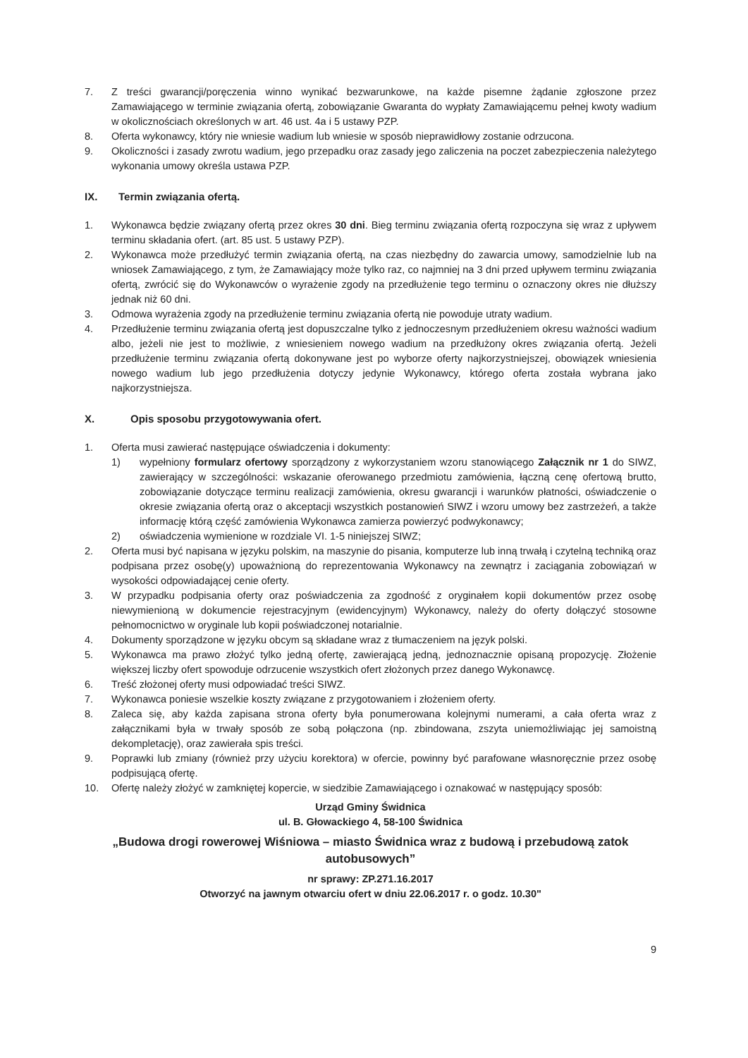7. Z treści gwarancji/poręczenia winno wynikać bezwarunkowe, na każde pisemne żądanie zgłoszone przez Zamawiającego w terminie związania ofertą, zobowiązanie Gwaranta do wypłaty Zamawiającemu pełnej kwoty wadium w okolicznościach określonych w art. 46 ust. 4a i 5 ustawy PZP.
8. Oferta wykonawcy, który nie wniesie wadium lub wniesie w sposób nieprawidłowy zostanie odrzucona.
9. Okoliczności i zasady zwrotu wadium, jego przepadku oraz zasady jego zaliczenia na poczet zabezpieczenia należytego wykonania umowy określa ustawa PZP.
IX. Termin związania ofertą.
1. Wykonawca będzie związany ofertą przez okres 30 dni. Bieg terminu związania ofertą rozpoczyna się wraz z upływem terminu składania ofert. (art. 85 ust. 5 ustawy PZP).
2. Wykonawca może przedłużyć termin związania ofertą, na czas niezbędny do zawarcia umowy, samodzielnie lub na wniosek Zamawiającego, z tym, że Zamawiający może tylko raz, co najmniej na 3 dni przed upływem terminu związania ofertą, zwrócić się do Wykonawców o wyrażenie zgody na przedłużenie tego terminu o oznaczony okres nie dłuższy jednak niż 60 dni.
3. Odmowa wyrażenia zgody na przedłużenie terminu związania ofertą nie powoduje utraty wadium.
4. Przedłużenie terminu związania ofertą jest dopuszczalne tylko z jednoczesnym przedłużeniem okresu ważności wadium albo, jeżeli nie jest to możliwie, z wniesieniem nowego wadium na przedłużony okres związania ofertą. Jeżeli przedłużenie terminu związania ofertą dokonywane jest po wyborze oferty najkorzystniejszej, obowiązek wniesienia nowego wadium lub jego przedłużenia dotyczy jedynie Wykonawcy, którego oferta została wybrana jako najkorzystniejsza.
X. Opis sposobu przygotowywania ofert.
1. Oferta musi zawierać następujące oświadczenia i dokumenty:
1) wypełniony formularz ofertowy sporządzony z wykorzystaniem wzoru stanowiącego Załącznik nr 1 do SIWZ, zawierający w szczególności: wskazanie oferowanego przedmiotu zamówienia, łączną cenę ofertową brutto, zobowiązanie dotyczące terminu realizacji zamówienia, okresu gwarancji i warunków płatności, oświadczenie o okresie związania ofertą oraz o akceptacji wszystkich postanowień SIWZ i wzoru umowy bez zastrzeżeń, a także informację którą część zamówienia Wykonawca zamierza powierzyć podwykonawcy;
2) oświadczenia wymienione w rozdziale VI. 1-5 niniejszej SIWZ;
2. Oferta musi być napisana w języku polskim, na maszynie do pisania, komputerze lub inną trwałą i czytelną techniką oraz podpisana przez osobę(y) upoważnioną do reprezentowania Wykonawcy na zewnątrz i zaciągania zobowiązań w wysokości odpowiadającej cenie oferty.
3. W przypadku podpisania oferty oraz poświadczenia za zgodność z oryginałem kopii dokumentów przez osobę niewymienioną w dokumencie rejestracyjnym (ewidencyjnym) Wykonawcy, należy do oferty dołączyć stosowne pełnomocnictwo w oryginale lub kopii poświadczonej notarialnie.
4. Dokumenty sporządzone w języku obcym są składane wraz z tłumaczeniem na język polski.
5. Wykonawca ma prawo złożyć tylko jedną ofertę, zawierającą jedną, jednoznacznie opisaną propozycję. Złożenie większej liczby ofert spowoduje odrzucenie wszystkich ofert złożonych przez danego Wykonawcę.
6. Treść złożonej oferty musi odpowiadać treści SIWZ.
7. Wykonawca poniesie wszelkie koszty związane z przygotowaniem i złożeniem oferty.
8. Zaleca się, aby każda zapisana strona oferty była ponumerowana kolejnymi numerami, a cała oferta wraz z załącznikami była w trwały sposób ze sobą połączona (np. zbindowana, zszyta uniemożliwiając jej samoistną dekompletację), oraz zawierała spis treści.
9. Poprawki lub zmiany (również przy użyciu korektora) w ofercie, powinny być parafowane własnoręcznie przez osobę podpisującą ofertę.
10. Ofertę należy złożyć w zamkniętej kopercie, w siedzibie Zamawiającego i oznakować w następujący sposób:
Urząd Gminy Świdnica
ul. B. Głowackiego 4, 58-100 Świdnica
„Budowa drogi rowerowej Wiśniowa – miasto Świdnica wraz z budową i przebudową zatok autobusowych”
nr sprawy: ZP.271.16.2017
Otworzyć na jawnym otwarciu ofert w dniu 22.06.2017 r. o godz. 10.30"
9